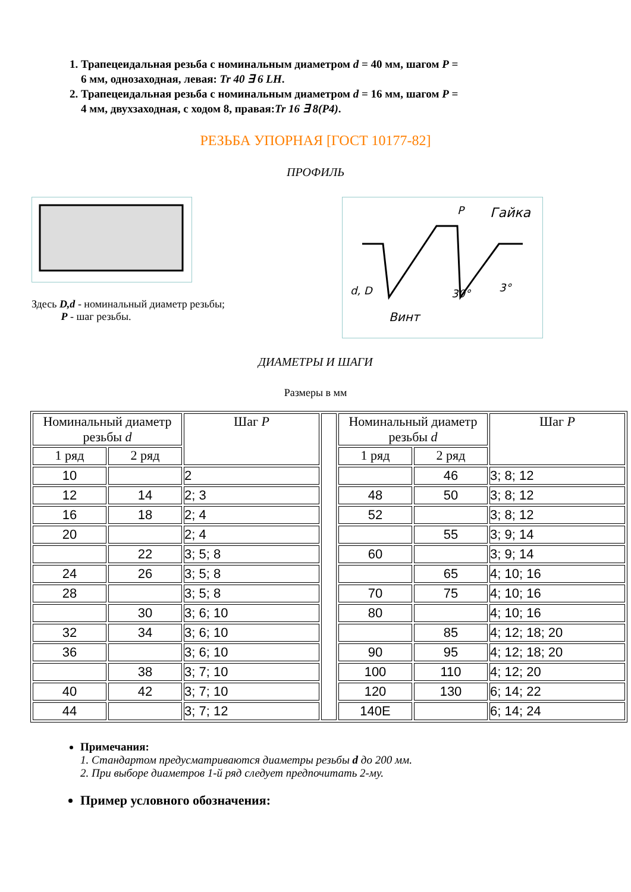1. Трапецеидальная резьба с номинальным диаметром d = 40 мм, шагом P = 6 мм, однозаходная, левая: Tr 40 ∃ 6 LH.
2. Трапецеидальная резьба с номинальным диаметром d = 16 мм, шагом P = 4 мм, двухзаходная, с ходом 8, правая:Tr 16 ∃ 8(P4).
РЕЗЬБА УПОРНАЯ [ГОСТ 10177-82]
ПРОФИЛЬ
Здесь D,d - номинальный диаметр резьбы;
P - шаг резьбы.
Гайка
Винт
P
d, D
30°
3°
ДИАМЕТРЫ И ШАГИ
Размеры в мм
| Номинальный диаметр резьбы d | | Шаг P | | Номинальный диаметр резьбы d | | Шаг P |
| --- | --- | --- | --- | --- | --- | --- |
| 1 ряд | 2 ряд | | | 1 ряд | 2 ряд | |
| 10 | | 2 | | | 46 | 3; 8; 12 |
| 12 | 14 | 2; 3 | | 48 | 50 | 3; 8; 12 |
| 16 | 18 | 2; 4 | | 52 | | 3; 8; 12 |
| 20 | | 2; 4 | | | 55 | 3; 9; 14 |
| | 22 | 3; 5; 8 | | 60 | | 3; 9; 14 |
| 24 | 26 | 3; 5; 8 | | | 65 | 4; 10; 16 |
| 28 | | 3; 5; 8 | | 70 | 75 | 4; 10; 16 |
| | 30 | 3; 6; 10 | | 80 | | 4; 10; 16 |
| 32 | 34 | 3; 6; 10 | | | 85 | 4; 12; 18; 20 |
| 36 | | 3; 6; 10 | | 90 | 95 | 4; 12; 18; 20 |
| | 38 | 3; 7; 10 | | 100 | 110 | 4; 12; 20 |
| 40 | 42 | 3; 7; 10 | | 120 | 130 | 6; 14; 22 |
| 44 | | 3; 7; 12 | | 140E | | 6; 14; 24 |
Примечания:
1. Стандартом предусматриваются диаметры резьбы d до 200 мм.
2. При выборе диаметров 1-й ряд следует предпочитать 2-му.
Пример условного обозначения: